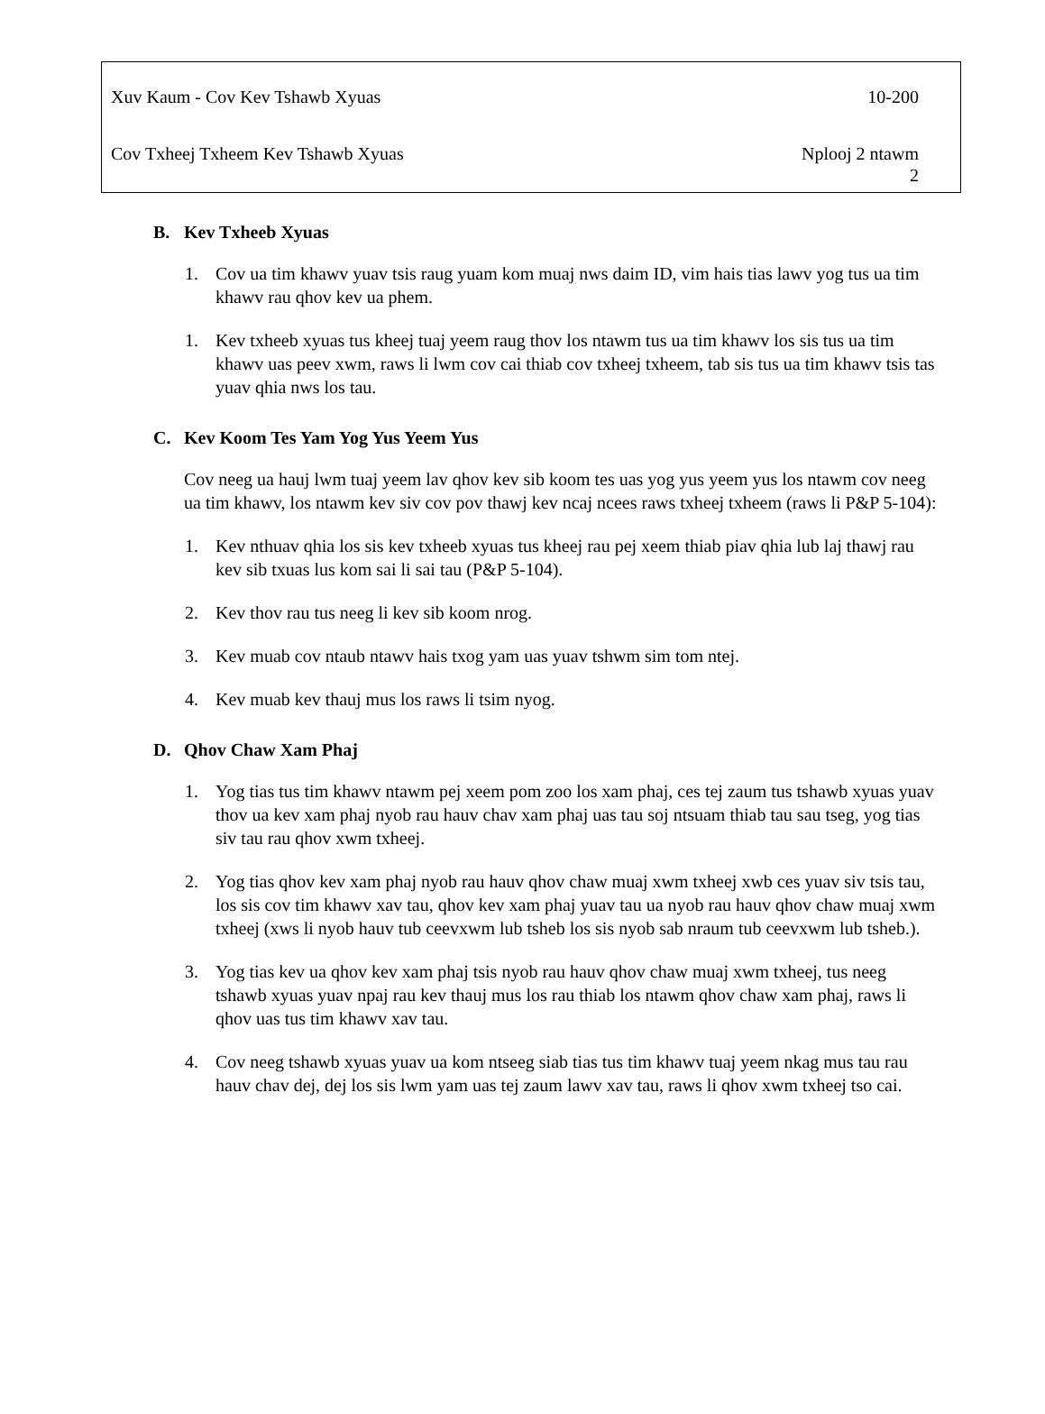Xuv Kaum - Cov Kev Tshawb Xyuas 10-200
Cov Txheej Txheem Kev Tshawb Xyuas Nplooj 2 ntawm
2
B. Kev Txheeb Xyuas
1. Cov ua tim khawv yuav tsis raug yuam kom muaj nws daim ID, vim hais tias lawv yog tus ua tim khawv rau qhov kev ua phem.
1. Kev txheeb xyuas tus kheej tuaj yeem raug thov los ntawm tus ua tim khawv los sis tus ua tim khawv uas peev xwm, raws li lwm cov cai thiab cov txheej txheem, tab sis tus ua tim khawv tsis tas yuav qhia nws los tau.
C. Kev Koom Tes Yam Yog Yus Yeem Yus
Cov neeg ua hauj lwm tuaj yeem lav qhov kev sib koom tes uas yog yus yeem yus los ntawm cov neeg ua tim khawv, los ntawm kev siv cov pov thawj kev ncaj ncees raws txheej txheem (raws li P&P 5-104):
1. Kev nthuav qhia los sis kev txheeb xyuas tus kheej rau pej xeem thiab piav qhia lub laj thawj rau kev sib txuas lus kom sai li sai tau (P&P 5-104).
2. Kev thov rau tus neeg li kev sib koom nrog.
3. Kev muab cov ntaub ntawv hais txog yam uas yuav tshwm sim tom ntej.
4. Kev muab kev thauj mus los raws li tsim nyog.
D. Qhov Chaw Xam Phaj
1. Yog tias tus tim khawv ntawm pej xeem pom zoo los xam phaj, ces tej zaum tus tshawb xyuas yuav thov ua kev xam phaj nyob rau hauv chav xam phaj uas tau soj ntsuam thiab tau sau tseg, yog tias siv tau rau qhov xwm txheej.
2. Yog tias qhov kev xam phaj nyob rau hauv qhov chaw muaj xwm txheej xwb ces yuav siv tsis tau, los sis cov tim khawv xav tau, qhov kev xam phaj yuav tau ua nyob rau hauv qhov chaw muaj xwm txheej (xws li nyob hauv tub ceevxwm lub tsheb los sis nyob sab nraum tub ceevxwm lub tsheb.).
3. Yog tias kev ua qhov kev xam phaj tsis nyob rau hauv qhov chaw muaj xwm txheej, tus neeg tshawb xyuas yuav npaj rau kev thauj mus los rau thiab los ntawm qhov chaw xam phaj, raws li qhov uas tus tim khawv xav tau.
4. Cov neeg tshawb xyuas yuav ua kom ntseeg siab tias tus tim khawv tuaj yeem nkag mus tau rau hauv chav dej, dej los sis lwm yam uas tej zaum lawv xav tau, raws li qhov xwm txheej tso cai.